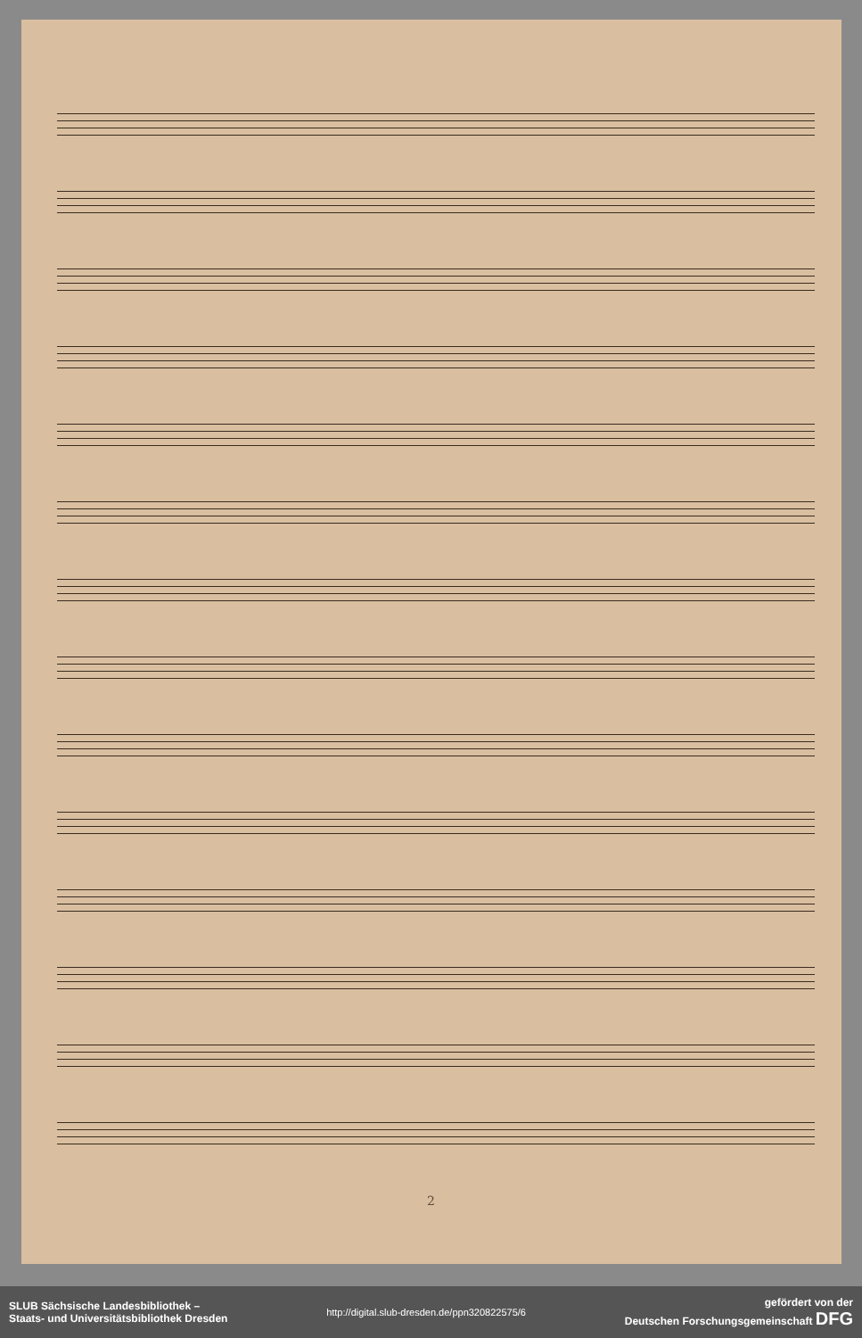2
SLUB Sächsische Landesbibliothek –
Staats- und Universitätsbibliothek Dresden
http://digital.slub-dresden.de/ppn320822575/6
gefördert von der
Deutschen Forschungsgemeinschaft DFG